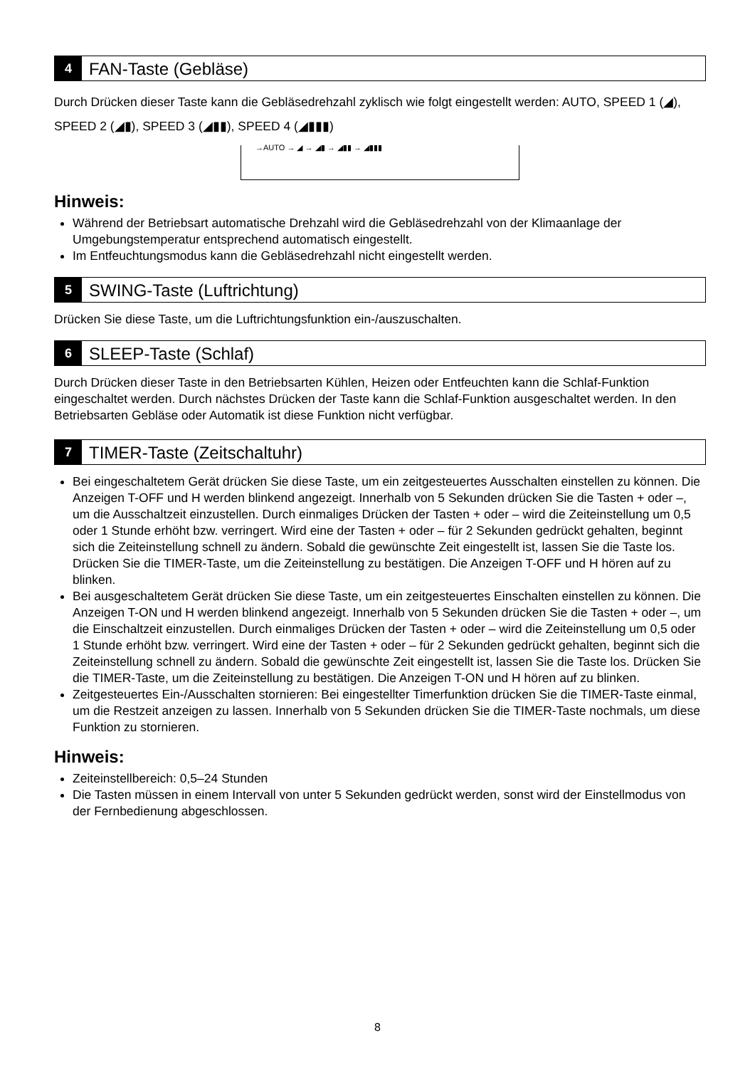4
FAN-Taste (Gebläse)
Durch Drücken dieser Taste kann die Gebläsedrehzahl zyklisch wie folgt eingestellt werden: AUTO, SPEED 1 (◢), SPEED 2 (◢▮), SPEED 3 (◢▮▮), SPEED 4 (◢▮▮▮)
→AUTO → ◢ → ◢▮ → ◢▮▮ → ◢▮▮▮
Hinweis:
Während der Betriebsart automatische Drehzahl wird die Gebläsedrehzahl von der Klimaanlage der Umgebungstemperatur entsprechend automatisch eingestellt.
Im Entfeuchtungsmodus kann die Gebläsedrehzahl nicht eingestellt werden.
5
SWING-Taste (Luftrichtung)
Drücken Sie diese Taste, um die Luftrichtungsfunktion ein-/auszuschalten.
6
SLEEP-Taste (Schlaf)
Durch Drücken dieser Taste in den Betriebsarten Kühlen, Heizen oder Entfeuchten kann die Schlaf-Funktion eingeschaltet werden. Durch nächstes Drücken der Taste kann die Schlaf-Funktion ausgeschaltet werden. In den Betriebsarten Gebläse oder Automatik ist diese Funktion nicht verfügbar.
7
TIMER-Taste (Zeitschaltuhr)
Bei eingeschaltetem Gerät drücken Sie diese Taste, um ein zeitgesteuertes Ausschalten einstellen zu können. Die Anzeigen T-OFF und H werden blinkend angezeigt. Innerhalb von 5 Sekunden drücken Sie die Tasten + oder –, um die Ausschaltzeit einzustellen. Durch einmaliges Drücken der Tasten + oder – wird die Zeiteinstellung um 0,5 oder 1 Stunde erhöht bzw. verringert. Wird eine der Tasten + oder – für 2 Sekunden gedrückt gehalten, beginnt sich die Zeiteinstellung schnell zu ändern. Sobald die gewünschte Zeit eingestellt ist, lassen Sie die Taste los. Drücken Sie die TIMER-Taste, um die Zeiteinstellung zu bestätigen. Die Anzeigen T-OFF und H hören auf zu blinken.
Bei ausgeschaltetem Gerät drücken Sie diese Taste, um ein zeitgesteuertes Einschalten einstellen zu können. Die Anzeigen T-ON und H werden blinkend angezeigt. Innerhalb von 5 Sekunden drücken Sie die Tasten + oder –, um die Einschaltzeit einzustellen. Durch einmaliges Drücken der Tasten + oder – wird die Zeiteinstellung um 0,5 oder 1 Stunde erhöht bzw. verringert. Wird eine der Tasten + oder – für 2 Sekunden gedrückt gehalten, beginnt sich die Zeiteinstellung schnell zu ändern. Sobald die gewünschte Zeit eingestellt ist, lassen Sie die Taste los. Drücken Sie die TIMER-Taste, um die Zeiteinstellung zu bestätigen. Die Anzeigen T-ON und H hören auf zu blinken.
Zeitgesteuertes Ein-/Ausschalten stornieren: Bei eingestellter Timerfunktion drücken Sie die TIMER-Taste einmal, um die Restzeit anzeigen zu lassen. Innerhalb von 5 Sekunden drücken Sie die TIMER-Taste nochmals, um diese Funktion zu stornieren.
Hinweis:
Zeiteinstellbereich: 0,5–24 Stunden
Die Tasten müssen in einem Intervall von unter 5 Sekunden gedrückt werden, sonst wird der Einstellmodus von der Fernbedienung abgeschlossen.
8